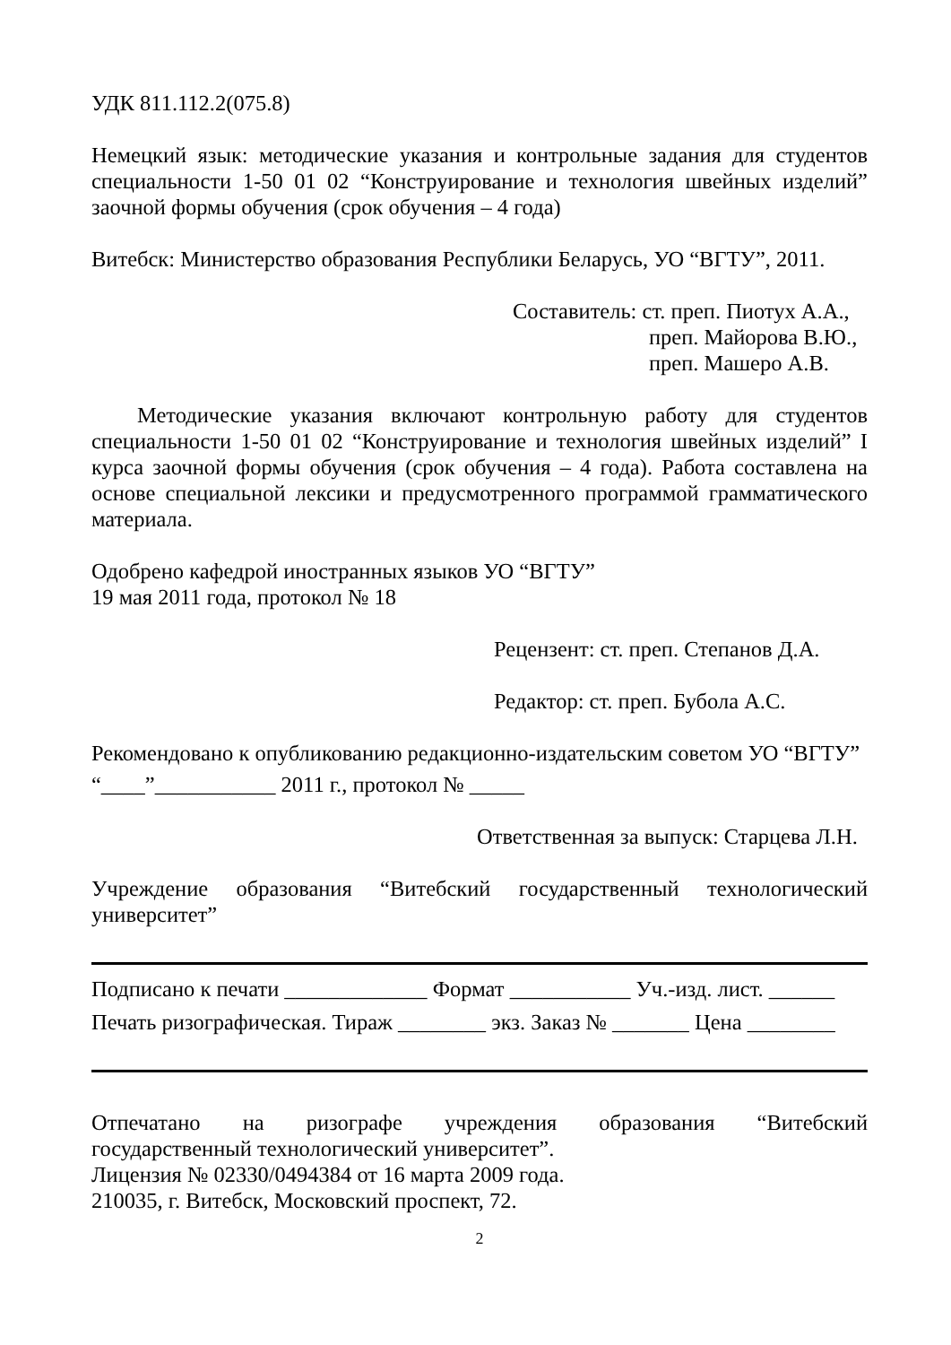УДК 811.112.2(075.8)
Немецкий язык: методические указания и контрольные задания для студентов
специальности 1-50 01 02 “Конструирование и технология швейных изделий”
заочной формы обучения (срок обучения – 4 года)
Витебск: Министерство образования Республики Беларусь, УО “ВГТУ”, 2011.
Составитель: ст. преп. Пиотух А.А.,
преп. Майорова В.Ю.,
преп. Машеро А.В.
Методические указания включают контрольную работу для студентов специальности 1-50 01 02 “Конструирование и технология швейных изделий” I курса заочной формы обучения (срок обучения – 4 года). Работа составлена на основе специальной лексики и предусмотренного программой грамматического материала.
Одобрено кафедрой иностранных языков УО “ВГТУ”
19 мая 2011 года, протокол № 18
Рецензент: ст. преп. Степанов Д.А.
Редактор: ст. преп. Бубола А.С.
Рекомендовано к опубликованию редакционно-издательским советом УО “ВГТУ”
“____”___________ 2011 г., протокол № _____
Ответственная за выпуск: Старцева Л.Н.
Учреждение образования “Витебский государственный технологический
университет”
Подписано к печати _____________ Формат ___________ Уч.-изд. лист. ______
Печать ризографическая. Тираж ________ экз. Заказ № _______ Цена ________
Отпечатано на ризографе учреждения образования “Витебский
государственный технологический университет”.
Лицензия № 02330/0494384 от 16 марта 2009 года.
210035, г. Витебск, Московский проспект, 72.
2